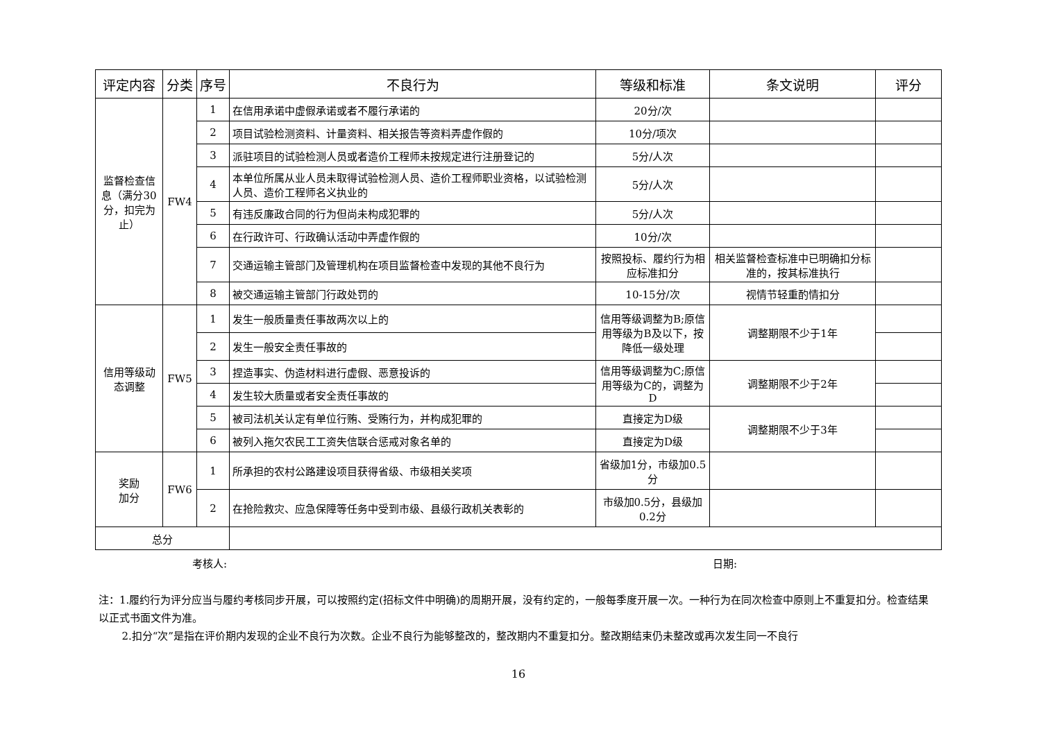| 评定内容 | 分类 | 序号 | 不良行为 | 等级和标准 | 条文说明 | 评分 |
| --- | --- | --- | --- | --- | --- | --- |
| 监督检查信息（满分30分，扣完为止） | FW4 | 1 | 在信用承诺中虚假承诺或者不履行承诺的 | 20分/次 | | |
| | | 2 | 项目试验检测资料、计量资料、相关报告等资料弄虚作假的 | 10分/项次 | | |
| | | 3 | 派驻项目的试验检测人员或者造价工程师未按规定进行注册登记的 | 5分/人次 | | |
| | | 4 | 本单位所属从业人员未取得试验检测人员、造价工程师职业资格，以试验检测人员、造价工程师名义执业的 | 5分/人次 | | |
| | | 5 | 有违反廉政合同的行为但尚未构成犯罪的 | 5分/人次 | | |
| | | 6 | 在行政许可、行政确认活动中弄虚作假的 | 10分/次 | | |
| | | 7 | 交通运输主管部门及管理机构在项目监督检查中发现的其他不良行为 | 按照投标、履约行为相应标准扣分 | 相关监督检查标准中已明确扣分标准的，按其标准执行 | |
| | | 8 | 被交通运输主管部门行政处罚的 | 10-15分/次 | 视情节轻重酌情扣分 | |
| 信用等级动态调整 | FW5 | 1 | 发生一般质量责任事故两次以上的 | 信用等级调整为B;原信用等级为B及以下，按降低一级处理 | 调整期限不少于1年 | |
| | | 2 | 发生一般安全责任事故的 | | | |
| | | 3 | 捏造事实、伪造材料进行虚假、恶意投诉的 | 信用等级调整为C;原信用等级为C的，调整为D | 调整期限不少于2年 | |
| | | 4 | 发生较大质量或者安全责任事故的 | | | |
| | | 5 | 被司法机关认定有单位行贿、受贿行为，并构成犯罪的 | 直接定为D级 | 调整期限不少于3年 | |
| | | 6 | 被列入拖欠农民工工资失信联合惩戒对象名单的 | 直接定为D级 | | |
| 奖励 加分 | FW6 | 1 | 所承担的农村公路建设项目获得省级、市级相关奖项 | 省级加1分，市级加0.5分 | | |
| | | 2 | 在抢险救灾、应急保障等任务中受到市级、县级行政机关表彰的 | 市级加0.5分，县级加0.2分 | | |
| 总分 | | | | | | |
考核人: 日期:
注：1.履约行为评分应当与履约考核同步开展，可以按照约定(招标文件中明确)的周期开展，没有约定的，一般每季度开展一次。一种行为在同次检查中原则上不重复扣分。检查结果以正式书面文件为准。
2.扣分“次”是指在评价期内发现的企业不良行为次数。企业不良行为能够整改的，整改期内不重复扣分。整改期结束仍未整改或再次发生同一不良行
16